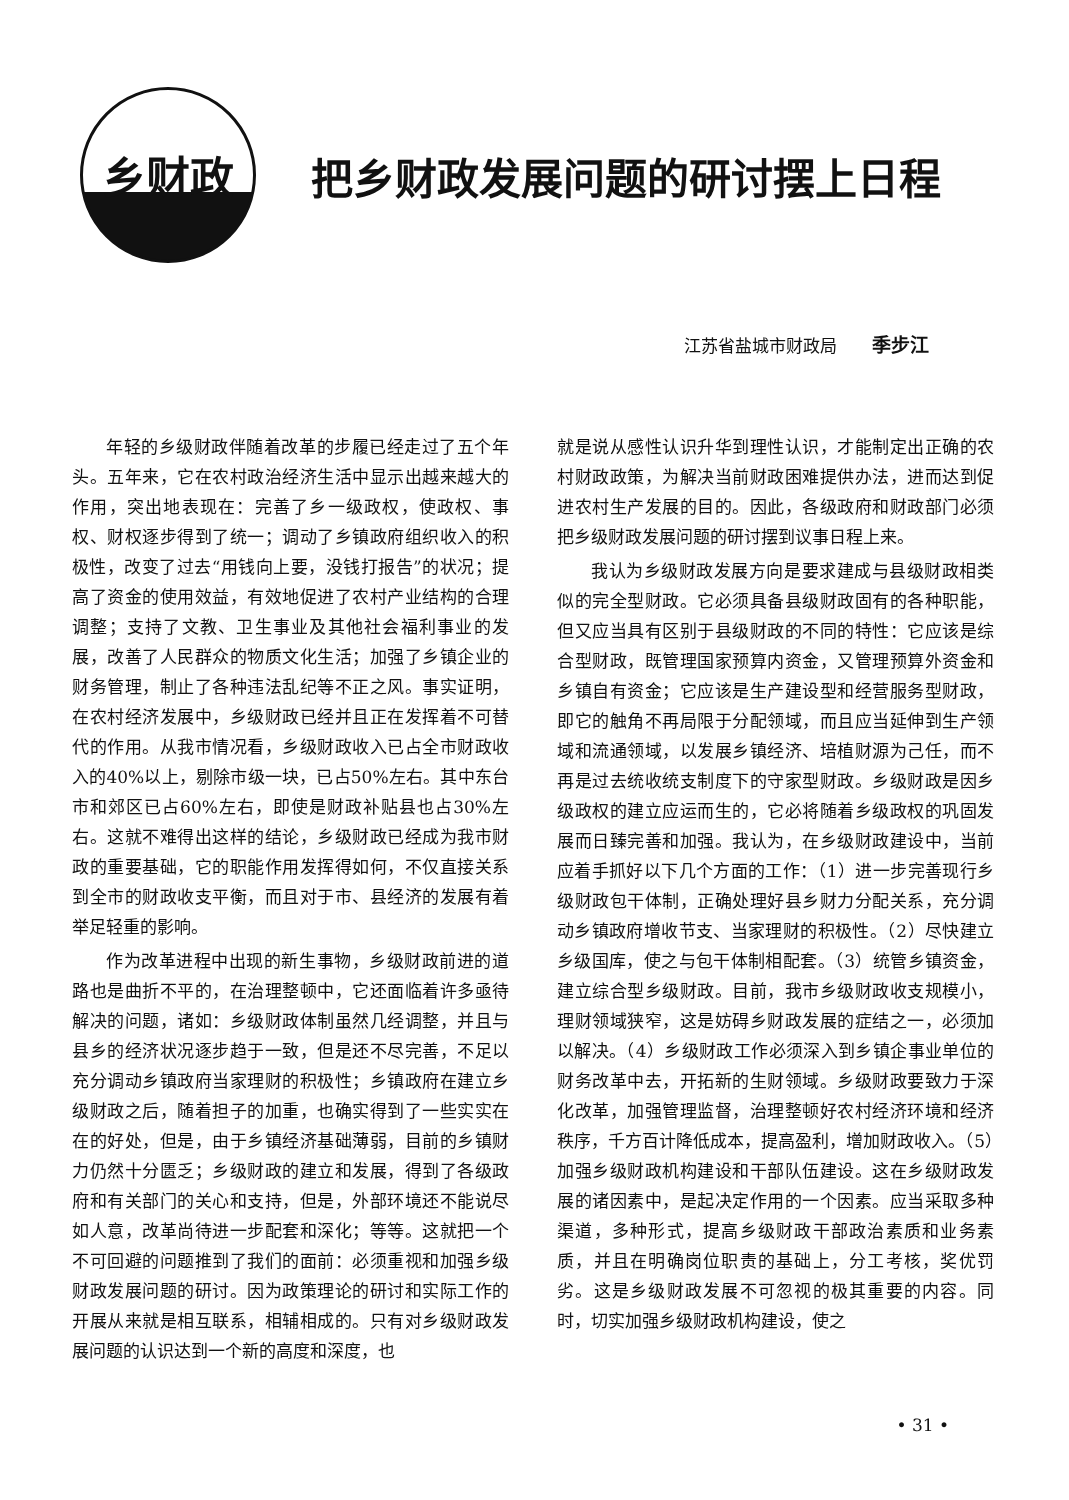乡财政
把乡财政发展问题的研讨摆上日程
江苏省盐城市财政局 季步江
年轻的乡级财政伴随着改革的步履已经走过了五个年头。五年来，它在农村政治经济生活中显示出越来越大的作用，突出地表现在：完善了乡一级政权，使政权、事权、财权逐步得到了统一；调动了乡镇政府组织收入的积极性，改变了过去“用钱向上要，没钱打报告”的状况；提高了资金的使用效益，有效地促进了农村产业结构的合理调整；支持了文教、卫生事业及其他社会福利事业的发展，改善了人民群众的物质文化生活；加强了乡镇企业的财务管理，制止了各种违法乱纪等不正之风。事实证明，在农村经济发展中，乡级财政已经并且正在发挥着不可替代的作用。从我市情况看，乡级财政收入已占全市财政收入的40%以上，剔除市级一块，已占50%左右。其中东台市和郊区已占60%左右，即使是财政补贴县也占30%左右。这就不难得出这样的结论，乡级财政已经成为我市财政的重要基础，它的职能作用发挥得如何，不仅直接关系到全市的财政收支平衡，而且对于市、县经济的发展有着举足轻重的影响。
作为改革进程中出现的新生事物，乡级财政前进的道路也是曲折不平的，在治理整顿中，它还面临着许多亟待解决的问题，诸如：乡级财政体制虽然几经调整，并且与县乡的经济状况逐步趋于一致，但是还不尽完善，不足以充分调动乡镇政府当家理财的积极性；乡镇政府在建立乡级财政之后，随着担子的加重，也确实得到了一些实实在在的好处，但是，由于乡镇经济基础薄弱，目前的乡镇财力仍然十分匮乏；乡级财政的建立和发展，得到了各级政府和有关部门的关心和支持，但是，外部环境还不能说尽如人意，改革尚待进一步配套和深化；等等。这就把一个不可回避的问题推到了我们的面前：必须重视和加强乡级财政发展问题的研讨。因为政策理论的研讨和实际工作的开展从来就是相互联系，相辅相成的。只有对乡级财政发展问题的认识达到一个新的高度和深度，也
就是说从感性认识升华到理性认识，才能制定出正确的农村财政政策，为解决当前财政困难提供办法，进而达到促进农村生产发展的目的。因此，各级政府和财政部门必须把乡级财政发展问题的研讨摆到议事日程上来。
我认为乡级财政发展方向是要求建成与县级财政相类似的完全型财政。它必须具备县级财政固有的各种职能，但又应当具有区别于县级财政的不同的特性：它应该是综合型财政，既管理国家预算内资金，又管理预算外资金和乡镇自有资金；它应该是生产建设型和经营服务型财政，即它的触角不再局限于分配领域，而且应当延伸到生产领域和流通领域，以发展乡镇经济、培植财源为己任，而不再是过去统收统支制度下的守家型财政。乡级财政是因乡级政权的建立应运而生的，它必将随着乡级政权的巩固发展而日臻完善和加强。我认为，在乡级财政建设中，当前应着手抓好以下几个方面的工作：（1）进一步完善现行乡级财政包干体制，正确处理好县乡财力分配关系，充分调动乡镇政府增收节支、当家理财的积极性。（2）尽快建立乡级国库，使之与包干体制相配套。（3）统管乡镇资金，建立综合型乡级财政。目前，我市乡级财政收支规模小，理财领域狭窄，这是妨碍乡财政发展的症结之一，必须加以解决。（4）乡级财政工作必须深入到乡镇企事业单位的财务改革中去，开拓新的生财领域。乡级财政要致力于深化改革，加强管理监督，治理整顿好农村经济环境和经济秩序，千方百计降低成本，提高盈利，增加财政收入。（5）加强乡级财政机构建设和干部队伍建设。这在乡级财政发展的诸因素中，是起决定作用的一个因素。应当采取多种渠道，多种形式，提高乡级财政干部政治素质和业务素质，并且在明确岗位职责的基础上，分工考核，奖优罚劣。这是乡级财政发展不可忽视的极其重要的内容。同时，切实加强乡级财政机构建设，使之
• 31 •